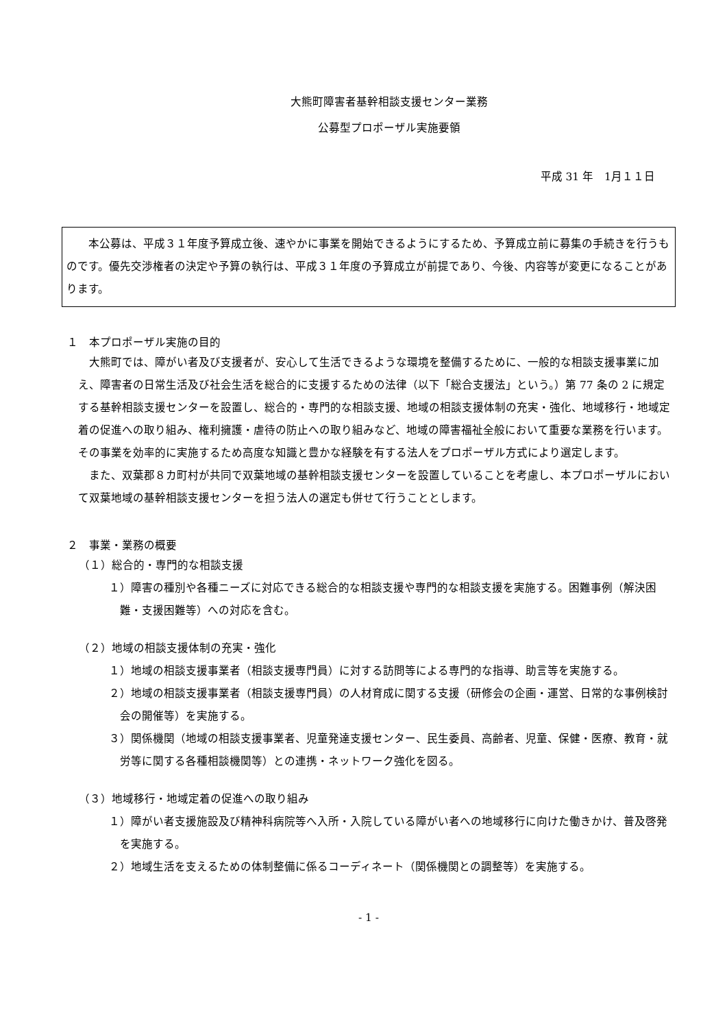大熊町障害者基幹相談支援センター業務
公募型プロポーザル実施要領
平成 31 年　1月１１日
　　本公募は、平成３１年度予算成立後、速やかに事業を開始できるようにするため、予算成立前に募集の手続きを行うものです。優先交渉権者の決定や予算の執行は、平成３１年度の予算成立が前提であり、今後、内容等が変更になることがあります。
１　本プロポーザル実施の目的
　大熊町では、障がい者及び支援者が、安心して生活できるような環境を整備するために、一般的な相談支援事業に加え、障害者の日常生活及び社会生活を総合的に支援するための法律（以下「総合支援法」という。）第 77 条の 2 に規定する基幹相談支援センターを設置し、総合的・専門的な相談支援、地域の相談支援体制の充実・強化、地域移行・地域定着の促進への取り組み、権利擁護・虐待の防止への取り組みなど、地域の障害福祉全般において重要な業務を行います。その事業を効率的に実施するため高度な知識と豊かな経験を有する法人をプロポーザル方式により選定します。
　また、双葉郡８カ町村が共同で双葉地域の基幹相談支援センターを設置していることを考慮し、本プロポーザルにおいて双葉地域の基幹相談支援センターを担う法人の選定も併せて行うこととします。
２　事業・業務の概要
（１）総合的・専門的な相談支援
１）障害の種別や各種ニーズに対応できる総合的な相談支援や専門的な相談支援を実施する。困難事例（解決困難・支援困難等）への対応を含む。
（２）地域の相談支援体制の充実・強化
１）地域の相談支援事業者（相談支援専門員）に対する訪問等による専門的な指導、助言等を実施する。
２）地域の相談支援事業者（相談支援専門員）の人材育成に関する支援（研修会の企画・運営、日常的な事例検討会の開催等）を実施する。
３）関係機関（地域の相談支援事業者、児童発達支援センター、民生委員、高齢者、児童、保健・医療、教育・就労等に関する各種相談機関等）との連携・ネットワーク強化を図る。
（３）地域移行・地域定着の促進への取り組み
１）障がい者支援施設及び精神科病院等へ入所・入院している障がい者への地域移行に向けた働きかけ、普及啓発を実施する。
２）地域生活を支えるための体制整備に係るコーディネート（関係機関との調整等）を実施する。
- 1 -